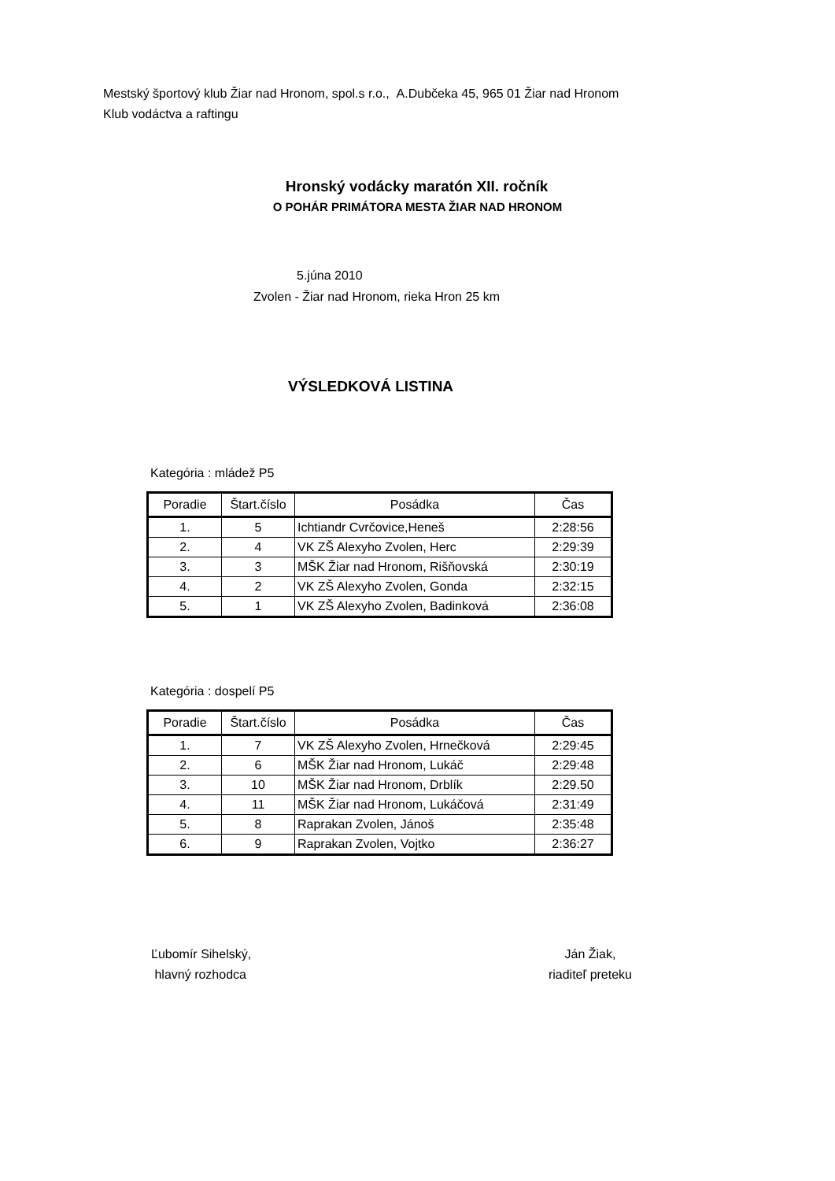Mestský športový klub Žiar nad Hronom, spol.s r.o., A.Dubčeka 45, 965 01 Žiar nad Hronom
Klub vodáctva a raftingu
Hronský vodácky maratón XII. ročník
O POHÁR PRIMÁTORA MESTA ŽIAR NAD HRONOM
5.júna 2010
Zvolen - Žiar nad Hronom, rieka Hron 25 km
VÝSLEDKOVÁ LISTINA
Kategória : mládež P5
| Poradie | Štart.číslo | Posádka | Čas |
| --- | --- | --- | --- |
| 1. | 5 | Ichtiandr Cvrčovice,Heneš | 2:28:56 |
| 2. | 4 | VK ZŠ Alexyho Zvolen, Herc | 2:29:39 |
| 3. | 3 | MŠK Žiar nad Hronom, Rišňovská | 2:30:19 |
| 4. | 2 | VK ZŠ Alexyho Zvolen, Gonda | 2:32:15 |
| 5. | 1 | VK ZŠ Alexyho Zvolen, Badinková | 2:36:08 |
Kategória : dospelí P5
| Poradie | Štart.číslo | Posádka | Čas |
| --- | --- | --- | --- |
| 1. | 7 | VK ZŠ Alexyho Zvolen, Hrnečková | 2:29:45 |
| 2. | 6 | MŠK Žiar nad Hronom, Lukáč | 2:29:48 |
| 3. | 10 | MŠK Žiar nad Hronom, Drblík | 2:29.50 |
| 4. | 11 | MŠK Žiar nad Hronom, Lukáčová | 2:31:49 |
| 5. | 8 | Raprakan Zvolen, Jánoš | 2:35:48 |
| 6. | 9 | Raprakan Zvolen, Vojtko | 2:36:27 |
Ľubomír Sihelský,
hlavný rozhodca
Ján Žiak,
riaditeľ preteku